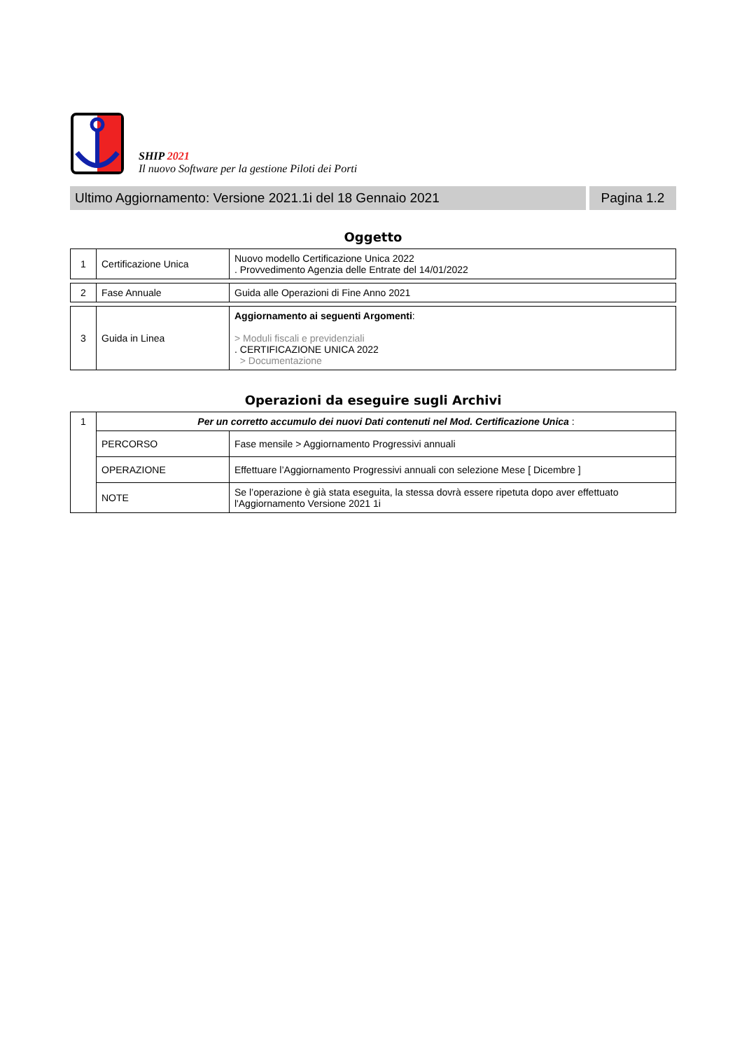SHIP 2021
Il nuovo Software per la gestione Piloti dei Porti
Ultimo Aggiornamento: Versione 2021.1i del 18 Gennaio 2021
Pagina 1.2
Oggetto
| 1 | Certificazione Unica | Nuovo modello Certificazione Unica 2022 . Provvedimento Agenzia delle Entrate del 14/01/2022 |
| 2 | Fase Annuale | Guida alle Operazioni di Fine Anno 2021 |
| 3 | Guida in Linea | Aggiornamento ai seguenti Argomenti : > Moduli fiscali e previdenziali . CERTIFICAZIONE UNICA 2022 > Documentazione |
Operazioni da eseguire sugli Archivi
| 1 | Per un corretto accumulo dei nuovi Dati contenuti nel Mod. Certificazione Unica : | |
| | PERCORSO | Fase mensile > Aggiornamento Progressivi annuali |
| | OPERAZIONE | Effettuare l’Aggiornamento Progressivi annuali con selezione Mese [ Dicembre ] |
| | NOTE | Se l’operazione è già stata eseguita, la stessa dovrà essere ripetuta dopo aver effettuato l'Aggiornamento Versione 2021 1i |